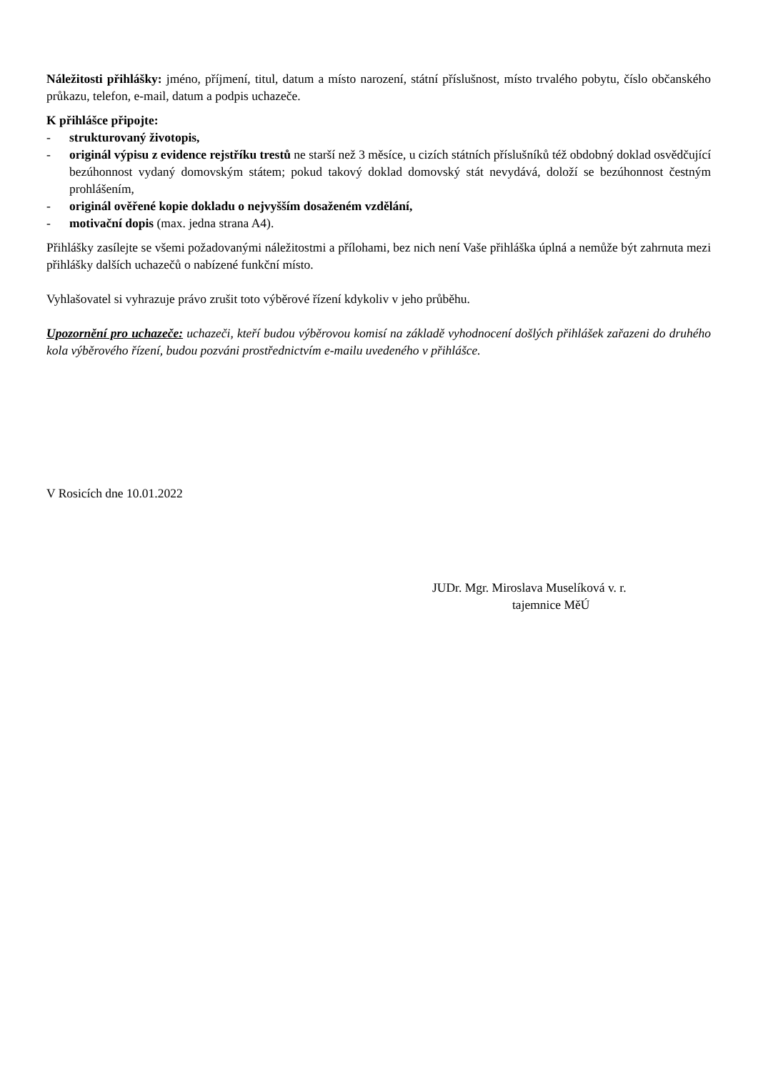Náležitosti přihlášky: jméno, příjmení, titul, datum a místo narození, státní příslušnost, místo trvalého pobytu, číslo občanského průkazu, telefon, e-mail, datum a podpis uchazeče.
K přihlášce připojte:
- strukturovaný životopis,
- originál výpisu z evidence rejstříku trestů ne starší než 3 měsíce, u cizích státních příslušníků též obdobný doklad osvědčující bezúhonnost vydaný domovským státem; pokud takový doklad domovský stát nevydává, doloží se bezúhonnost čestným prohlášením,
- originál ověřené kopie dokladu o nejvyšším dosaženém vzdělání,
- motivační dopis (max. jedna strana A4).
Přihlášky zasílejte se všemi požadovanými náležitostmi a přílohami, bez nich není Vaše přihláška úplná a nemůže být zahrnuta mezi přihlášky dalších uchazečů o nabízené funkční místo.
Vyhlašovatel si vyhrazuje právo zrušit toto výběrové řízení kdykoliv v jeho průběhu.
Upozornění pro uchazeče: uchazeči, kteří budou výběrovou komisí na základě vyhodnocení došlých přihlášek zařazeni do druhého kola výběrového řízení, budou pozváni prostřednictvím e-mailu uvedeného v přihlášce.
V Rosicích dne 10.01.2022
JUDr. Mgr. Miroslava Muselíková v. r.
tajemnice MěÚ